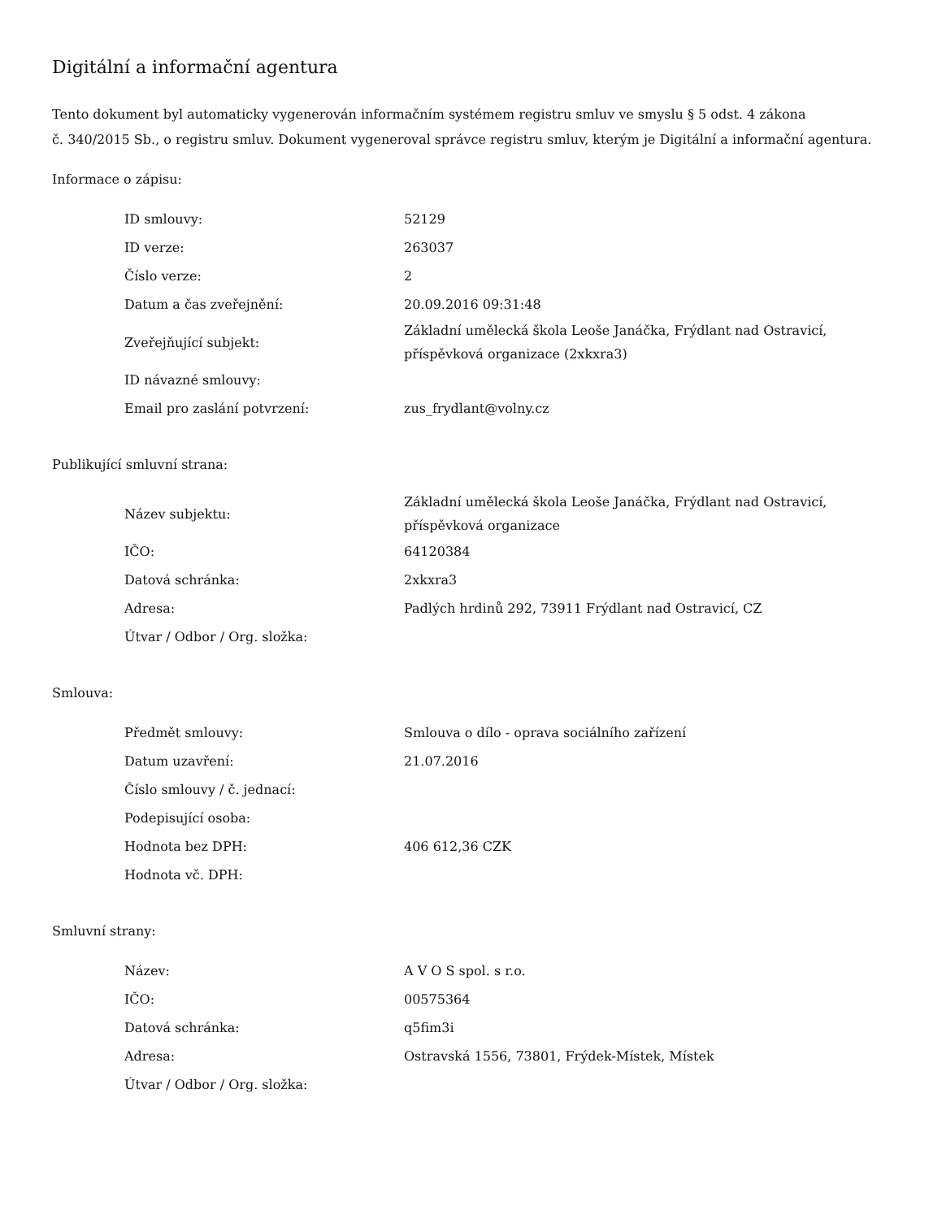Digitální a informační agentura
Tento dokument byl automaticky vygenerován informačním systémem registru smluv ve smyslu § 5 odst. 4 zákona
č. 340/2015 Sb., o registru smluv. Dokument vygeneroval správce registru smluv, kterým je Digitální a informační agentura.
Informace o zápisu:
| ID smlouvy: | 52129 |
| ID verze: | 263037 |
| Číslo verze: | 2 |
| Datum a čas zveřejnění: | 20.09.2016 09:31:48 |
| Zveřejňující subjekt: | Základní umělecká škola Leoše Janáčka, Frýdlant nad Ostravicí, příspěvková organizace (2xkxra3) |
| ID návazné smlouvy: | |
| Email pro zaslání potvrzení: | zus_frydlant@volny.cz |
Publikující smluvní strana:
| Název subjektu: | Základní umělecká škola Leoše Janáčka, Frýdlant nad Ostravicí, příspěvková organizace |
| IČO: | 64120384 |
| Datová schránka: | 2xkxra3 |
| Adresa: | Padlých hrdinů 292, 73911 Frýdlant nad Ostravicí, CZ |
| Útvar / Odbor / Org. složka: | |
Smlouva:
| Předmět smlouvy: | Smlouva o dílo - oprava sociálního zařízení |
| Datum uzavření: | 21.07.2016 |
| Číslo smlouvy / č. jednací: | |
| Podepisující osoba: | |
| Hodnota bez DPH: | 406 612,36 CZK |
| Hodnota vč. DPH: | |
Smluvní strany:
| Název: | A V O S spol. s r.o. |
| IČO: | 00575364 |
| Datová schránka: | q5fim3i |
| Adresa: | Ostravská 1556, 73801, Frýdek-Místek, Místek |
| Útvar / Odbor / Org. složka: | |